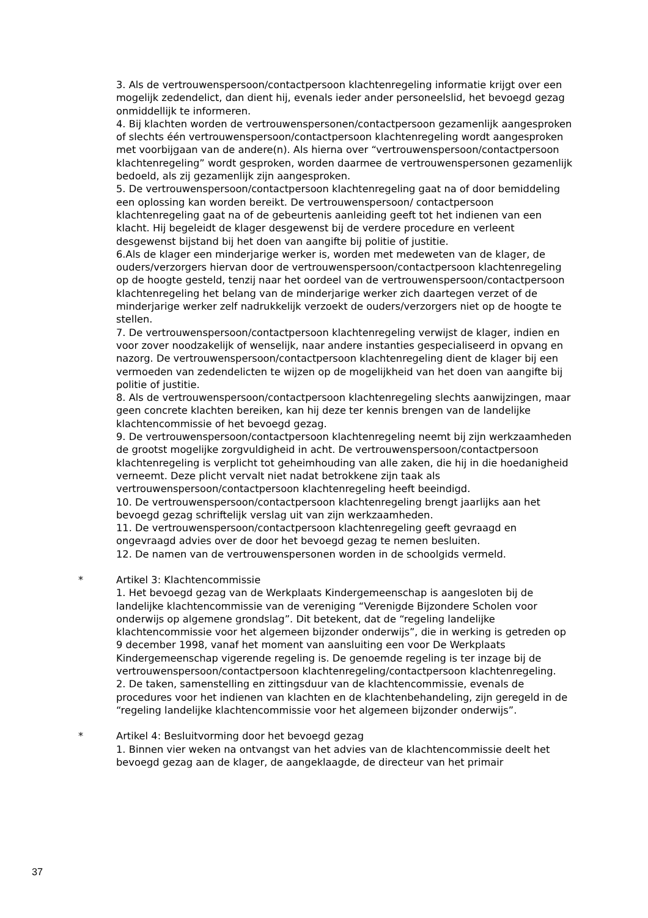3. Als de vertrouwenspersoon/contactpersoon klachtenregeling informatie krijgt over een mogelijk zedendelict, dan dient hij, evenals ieder ander personeelslid, het bevoegd gezag onmiddellijk te informeren.
4. Bij klachten worden de vertrouwenspersonen/contactpersoon gezamenlijk aangesproken of slechts één vertrouwenspersoon/contactpersoon klachtenregeling wordt aangesproken met voorbijgaan van de andere(n). Als hierna over “vertrouwenspersoon/contactpersoon klachtenregeling” wordt gesproken, worden daarmee de vertrouwenspersonen gezamenlijk bedoeld, als zij gezamenlijk zijn aangesproken.
5. De vertrouwenspersoon/contactpersoon klachtenregeling gaat na of door bemiddeling een oplossing kan worden bereikt. De vertrouwenspersoon/ contactpersoon klachtenregeling gaat na of de gebeurtenis aanleiding geeft tot het indienen van een klacht. Hij begeleidt de klager desgewenst bij de verdere procedure en verleent desgewenst bijstand bij het doen van aangifte bij politie of justitie.
6.Als de klager een minderjarige werker is, worden met medeweten van de klager, de ouders/verzorgers hiervan door de vertrouwenspersoon/contactpersoon klachtenregeling op de hoogte gesteld, tenzij naar het oordeel van de vertrouwenspersoon/contactpersoon klachtenregeling het belang van de minderjarige werker zich daartegen verzet of de minderjarige werker zelf nadrukkelijk verzoekt de ouders/verzorgers niet op de hoogte te stellen.
7. De vertrouwenspersoon/contactpersoon klachtenregeling verwijst de klager, indien en voor zover noodzakelijk of wenselijk, naar andere instanties gespecialiseerd in opvang en nazorg. De vertrouwenspersoon/contactpersoon klachtenregeling dient de klager bij een vermoeden van zedendelicten te wijzen op de mogelijkheid van het doen van aangifte bij politie of justitie.
8. Als de vertrouwenspersoon/contactpersoon klachtenregeling slechts aanwijzingen, maar geen concrete klachten bereiken, kan hij deze ter kennis brengen van de landelijke klachtencommissie of het bevoegd gezag.
9. De vertrouwenspersoon/contactpersoon klachtenregeling neemt bij zijn werkzaamheden de grootst mogelijke zorgvuldigheid in acht. De vertrouwenspersoon/contactpersoon klachtenregeling is verplicht tot geheimhouding van alle zaken, die hij in die hoedanigheid verneemt. Deze plicht vervalt niet nadat betrokkene zijn taak als vertrouwenspersoon/contactpersoon klachtenregeling heeft beeindigd.
10. De vertrouwenspersoon/contactpersoon klachtenregeling brengt jaarlijks aan het bevoegd gezag schriftelijk verslag uit van zijn werkzaamheden.
11. De vertrouwenspersoon/contactpersoon klachtenregeling geeft gevraagd en ongevraagd advies over de door het bevoegd gezag te nemen besluiten.
12. De namen van de vertrouwenspersonen worden in de schoolgids vermeld.
* Artikel 3: Klachtencommissie
1. Het bevoegd gezag van de Werkplaats Kindergemeenschap is aangesloten bij de landelijke klachtencommissie van de vereniging “Verenigde Bijzondere Scholen voor onderwijs op algemene grondslag”. Dit betekent, dat de “regeling landelijke klachtencommissie voor het algemeen bijzonder onderwijs”, die in werking is getreden op 9 december 1998, vanaf het moment van aansluiting een voor De Werkplaats Kindergemeenschap vigerende regeling is. De genoemde regeling is ter inzage bij de vertrouwenspersoon/contactpersoon klachtenregeling/contactpersoon klachtenregeling.
2. De taken, samenstelling en zittingsduur van de klachtencommissie, evenals de procedures voor het indienen van klachten en de klachtenbehandeling, zijn geregeld in de “regeling landelijke klachtencommissie voor het algemeen bijzonder onderwijs”.
* Artikel 4: Besluitvorming door het bevoegd gezag
1. Binnen vier weken na ontvangst van het advies van de klachtencommissie deelt het bevoegd gezag aan de klager, de aangeklaagde, de directeur van het primair
37